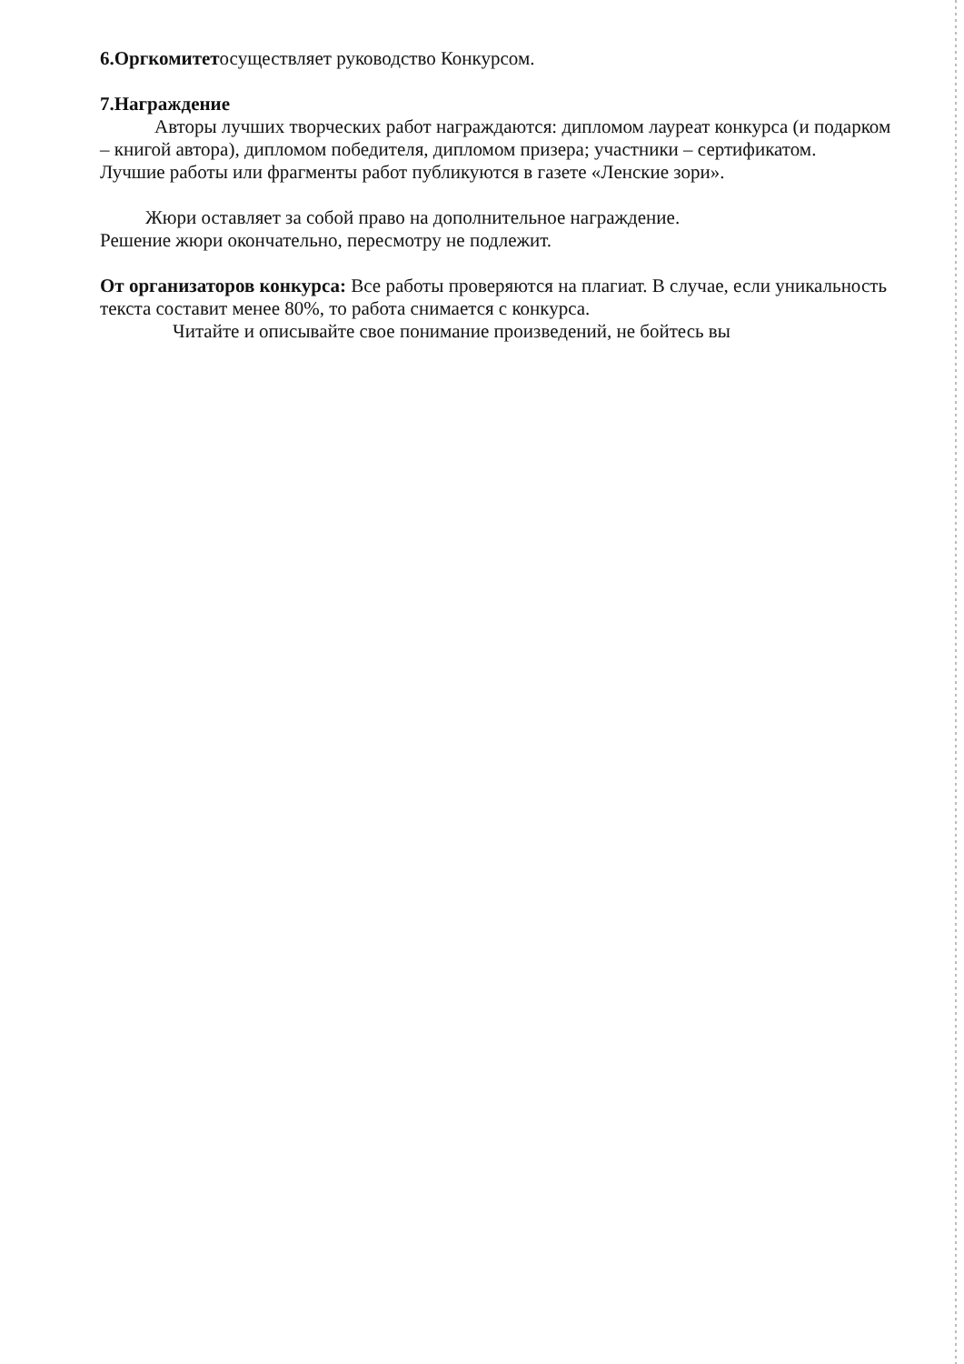6.Оргкомитетосуществляет руководство Конкурсом.
7.Награждение
Авторы лучших творческих работ награждаются: дипломом лауреат конкурса (и подарком – книгой автора), дипломом победителя, дипломом призера; участники – сертификатом.
Лучшие работы или фрагменты работ публикуются в газете «Ленские зори».
Жюри оставляет за собой право на дополнительное награждение.
Решение жюри окончательно, пересмотру не подлежит.
От организаторов конкурса: Все работы проверяются на плагиат. В случае, если уникальность текста составит менее 80%, то работа снимается с конкурса.
Читайте и описывайте свое понимание произведений, не бойтесь вы